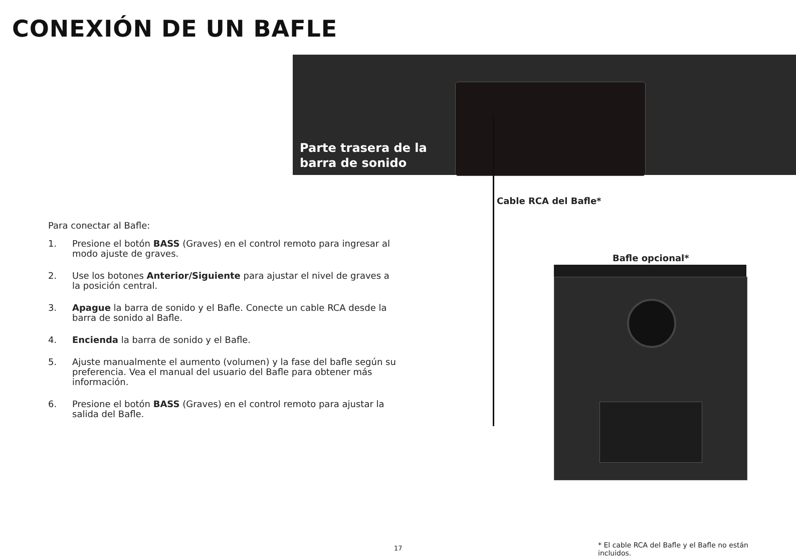CONEXIÓN DE UN BAFLE
Parte trasera de la
barra de sonido
Cable RCA del Bafle*
Bafle opcional*
Para conectar al Bafle:
1. Presione el botón BASS (Graves) en el control remoto para ingresar al modo ajuste de graves.
2. Use los botones Anterior/Siguiente para ajustar el nivel de graves a la posición central.
3. Apague la barra de sonido y el Bafle. Conecte un cable RCA desde la barra de sonido al Bafle.
4. Encienda la barra de sonido y el Bafle.
5. Ajuste manualmente el aumento (volumen) y la fase del bafle según su preferencia. Vea el manual del usuario del Bafle para obtener más información.
6. Presione el botón BASS (Graves) en el control remoto para ajustar la salida del Bafle.
17
* El cable RCA del Bafle y el Bafle no están incluidos.